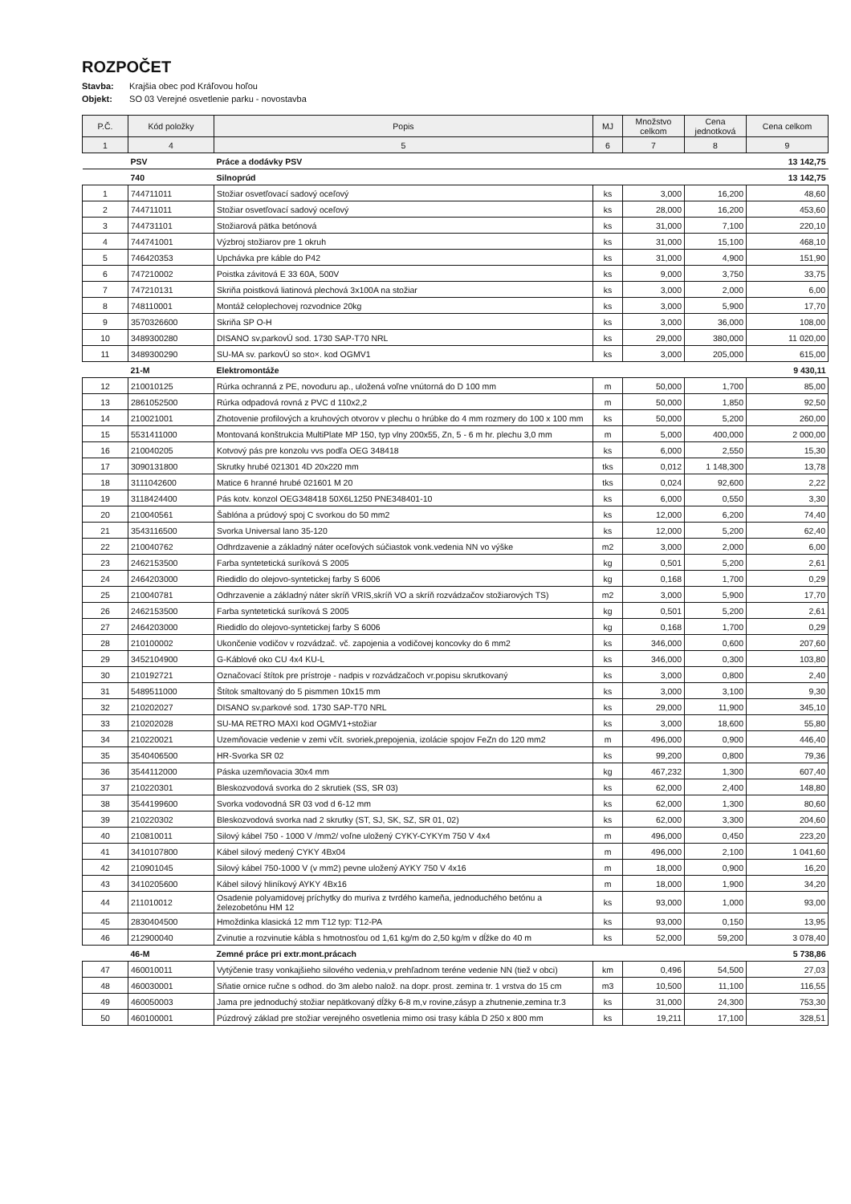ROZPOČET
Stavba: Krajšia obec pod Kráľovou hoľou
Objekt: SO 03 Verejné osvetlenie parku - novostavba
| P.Č. | Kód položky | Popis | MJ | Množstvo celkom | Cena jednotková | Cena celkom |
| --- | --- | --- | --- | --- | --- | --- |
| 1 | 4 | 5 | 6 | 7 | 8 | 9 |
| | PSV | Práce a dodávky PSV | | | | 13 142,75 |
| | 740 | Silnoprúd | | | | 13 142,75 |
| 1 | 744711011 | Stožiar osvetľovací sadový oceľový | ks | 3,000 | 16,200 | 48,60 |
| 2 | 744711011 | Stožiar osvetľovací sadový oceľový | ks | 28,000 | 16,200 | 453,60 |
| 3 | 744731101 | Stožiarová pätka betónová | ks | 31,000 | 7,100 | 220,10 |
| 4 | 744741001 | Výzbroj stožiarov pre 1 okruh | ks | 31,000 | 15,100 | 468,10 |
| 5 | 746420353 | Upchávka pre káble do P42 | ks | 31,000 | 4,900 | 151,90 |
| 6 | 747210002 | Poistka závitová E 33 60A, 500V | ks | 9,000 | 3,750 | 33,75 |
| 7 | 747210131 | Skriňa poistková liatinová plechová 3x100A na stožiar | ks | 3,000 | 2,000 | 6,00 |
| 8 | 748110001 | Montáž celoplechovej rozvodnice 20kg | ks | 3,000 | 5,900 | 17,70 |
| 9 | 3570326600 | Skriňa SP O-H | ks | 3,000 | 36,000 | 108,00 |
| 10 | 3489300280 | DISANO sv.parkovÚ sod. 1730 SAP-T70 NRL | ks | 29,000 | 380,000 | 11 020,00 |
| 11 | 3489300290 | SU-MA sv. parkovÚ so sto×. kod OGMV1 | ks | 3,000 | 205,000 | 615,00 |
| | 21-M | Elektromontáže | | | | 9 430,11 |
| 12 | 210010125 | Rúrka ochranná z PE, novoduru ap., uložená voľne vnútorná do D 100 mm | m | 50,000 | 1,700 | 85,00 |
| 13 | 2861052500 | Rúrka odpadová rovná z PVC d 110x2,2 | m | 50,000 | 1,850 | 92,50 |
| 14 | 210021001 | Zhotovenie profilových a kruhových otvorov v plechu o hrúbke do 4 mm rozmery do 100 x 100 mm | ks | 50,000 | 5,200 | 260,00 |
| 15 | 5531411000 | Montovaná konštrukcia MultiPlate MP 150, typ vlny 200x55, Zn, 5 - 6 m hr. plechu 3,0 mm | m | 5,000 | 400,000 | 2 000,00 |
| 16 | 210040205 | Kotvový pás pre konzolu vvs podľa OEG 348418 | ks | 6,000 | 2,550 | 15,30 |
| 17 | 3090131800 | Skrutky hrubé 021301 4D 20x220 mm | tks | 0,012 | 1 148,300 | 13,78 |
| 18 | 3111042600 | Matice 6 hranné hrubé 021601 M 20 | tks | 0,024 | 92,600 | 2,22 |
| 19 | 3118424400 | Pás kotv. konzol OEG348418 50X6L1250 PNE348401-10 | ks | 6,000 | 0,550 | 3,30 |
| 20 | 210040561 | Šablóna a prúdový spoj C svorkou do 50 mm2 | ks | 12,000 | 6,200 | 74,40 |
| 21 | 3543116500 | Svorka Universal lano 35-120 | ks | 12,000 | 5,200 | 62,40 |
| 22 | 210040762 | Odhrdzavenie a základný náter oceľových súčiastok vonk.vedenia NN vo výške | m2 | 3,000 | 2,000 | 6,00 |
| 23 | 2462153500 | Farba syntetetická suríková S 2005 | kg | 0,501 | 5,200 | 2,61 |
| 24 | 2464203000 | Riedidlo do olejovo-syntetickej farby S 6006 | kg | 0,168 | 1,700 | 0,29 |
| 25 | 210040781 | Odhrzavenie a základný náter skríň VRIS,skríň VO a skríň rozvádzačov stožiarových TS) | m2 | 3,000 | 5,900 | 17,70 |
| 26 | 2462153500 | Farba syntetetická suríková S 2005 | kg | 0,501 | 5,200 | 2,61 |
| 27 | 2464203000 | Riedidlo do olejovo-syntetickej farby S 6006 | kg | 0,168 | 1,700 | 0,29 |
| 28 | 210100002 | Ukončenie vodičov v rozvádzač. vč. zapojenia a vodičovej koncovky do 6 mm2 | ks | 346,000 | 0,600 | 207,60 |
| 29 | 3452104900 | G-Káblové oko CU 4x4 KU-L | ks | 346,000 | 0,300 | 103,80 |
| 30 | 210192721 | Označovací štítok pre prístroje - nadpis v rozvádzačoch vr.popisu skrutkovaný | ks | 3,000 | 0,800 | 2,40 |
| 31 | 5489511000 | Štítok smaltovaný do 5 pismmen 10x15 mm | ks | 3,000 | 3,100 | 9,30 |
| 32 | 210202027 | DISANO sv.parkové sod. 1730 SAP-T70 NRL | ks | 29,000 | 11,900 | 345,10 |
| 33 | 210202028 | SU-MA RETRO MAXI kod OGMV1+stožiar | ks | 3,000 | 18,600 | 55,80 |
| 34 | 210220021 | Uzemňovacie vedenie v zemi včít. svoriek,prepojenia, izolácie spojov FeZn do 120 mm2 | m | 496,000 | 0,900 | 446,40 |
| 35 | 3540406500 | HR-Svorka SR 02 | ks | 99,200 | 0,800 | 79,36 |
| 36 | 3544112000 | Páska uzemňovacia 30x4 mm | kg | 467,232 | 1,300 | 607,40 |
| 37 | 210220301 | Bleskozvodová svorka do 2 skrutiek (SS, SR 03) | ks | 62,000 | 2,400 | 148,80 |
| 38 | 3544199600 | Svorka vodovodná SR 03 vod d 6-12 mm | ks | 62,000 | 1,300 | 80,60 |
| 39 | 210220302 | Bleskozvodová svorka nad 2 skrutky (ST, SJ, SK, SZ, SR 01, 02) | ks | 62,000 | 3,300 | 204,60 |
| 40 | 210810011 | Silový kábel 750 - 1000 V /mm2/ voľne uložený CYKY-CYKYm 750 V 4x4 | m | 496,000 | 0,450 | 223,20 |
| 41 | 3410107800 | Kábel silový medený CYKY 4Bx04 | m | 496,000 | 2,100 | 1 041,60 |
| 42 | 210901045 | Silový kábel 750-1000 V (v mm2) pevne uložený AYKY 750 V 4x16 | m | 18,000 | 0,900 | 16,20 |
| 43 | 3410205600 | Kábel silový hliníkový AYKY 4Bx16 | m | 18,000 | 1,900 | 34,20 |
| 44 | 211010012 | Osadenie polyamidovej príchytky do muriva z tvrdého kameňa, jednoduchého betónu a železobetónu HM 12 | ks | 93,000 | 1,000 | 93,00 |
| 45 | 2830404500 | Hmoždinka klasická 12 mm T12 typ: T12-PA | ks | 93,000 | 0,150 | 13,95 |
| 46 | 212900040 | Zvinutie a rozvinutie kábla s hmotnosťou od 1,61 kg/m do 2,50 kg/m v dĺžke do 40 m | ks | 52,000 | 59,200 | 3 078,40 |
| | 46-M | Zemné práce pri extr.mont.prácach | | | | 5 738,86 |
| 47 | 460010011 | Vytýčenie trasy vonkajšieho silového vedenia,v prehľadnom teréne vedenie NN (tiež v obci) | km | 0,496 | 54,500 | 27,03 |
| 48 | 460030001 | Sňatie ornice ručne s odhod. do 3m alebo nalož. na dopr. prost. zemina tr. 1 vrstva do 15 cm | m3 | 10,500 | 11,100 | 116,55 |
| 49 | 460050003 | Jama pre jednoduchý stožiar nepätkovaný dĺžky 6-8 m,v rovine,zásyp a zhutnenie,zemina tr.3 | ks | 31,000 | 24,300 | 753,30 |
| 50 | 460100001 | Púzdrový základ pre stožiar verejného osvetlenia mimo osi trasy kábla D 250 x 800 mm | ks | 19,211 | 17,100 | 328,51 |